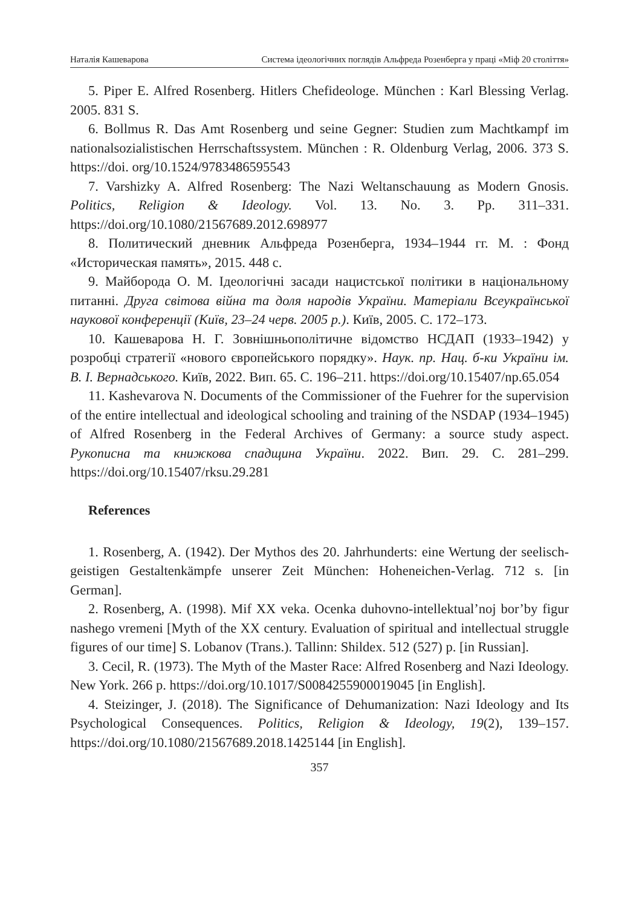Наталія Кашеварова Система ідеологічних поглядів Альфреда Розенберга у праці «Міф 20 століття»
5. Piper E. Alfred Rosenberg. Hitlers Chefideologe. München : Karl Blessing Verlag. 2005. 831 S.
6. Bollmus R. Das Amt Rosenberg und seine Gegner: Studien zum Machtkampf im nationalsozialistischen Herrschaftssystem. München : R. Oldenburg Verlag, 2006. 373 S. https://doi. org/10.1524/9783486595543
7. Varshizky A. Alfred Rosenberg: The Nazi Weltanschauung as Modern Gnosis. Politics, Religion & Ideology. Vol. 13. No. 3. Pp. 311–331. https://doi.org/10.1080/21567689.2012.698977
8. Политический дневник Альфреда Розенберга, 1934–1944 гг. М. : Фонд «Историческая память», 2015. 448 с.
9. Майборода О. М. Ідеологічні засади нацистської політики в національному питанні. Друга світова війна та доля народів України. Матеріали Всеукраїнської наукової конференції (Київ, 23–24 черв. 2005 р.). Київ, 2005. С. 172–173.
10. Кашеварова Н. Г. Зовнішньополітичне відомство НСДАП (1933–1942) у розробці стратегії «нового європейського порядку». Наук. пр. Нац. б-ки України ім. В. І. Вернадського. Київ, 2022. Вип. 65. С. 196–211. https://doi.org/10.15407/np.65.054
11. Kashevarova N. Documents of the Commissioner of the Fuehrer for the supervision of the entire intellectual and ideological schooling and training of the NSDAP (1934–1945) of Alfred Rosenberg in the Federal Archives of Germany: a source study aspect. Рукописна та книжкова спадщина України. 2022. Вип. 29. С. 281–299. https://doi.org/10.15407/rksu.29.281
References
1. Rosenberg, A. (1942). Der Mythos des 20. Jahrhunderts: eine Wertung der seelisch-geistigen Gestaltenkämpfe unserer Zeit München: Hoheneichen-Verlag. 712 s. [in German].
2. Rosenberg, A. (1998). Mif XX veka. Ocenka duhovno-intellektual’noj bor’by figur nashego vremeni [Myth of the XX century. Evaluation of spiritual and intellectual struggle figures of our time] S. Lobanov (Trans.). Tallinn: Shildex. 512 (527) p. [in Russian].
3. Cecil, R. (1973). The Myth of the Master Race: Alfred Rosenberg and Nazi Ideology. New York. 266 p. https://doi.org/10.1017/S0084255900019045 [in English].
4. Steizinger, J. (2018). The Significance of Dehumanization: Nazi Ideology and Its Psychological Consequences. Politics, Religion & Ideology, 19(2), 139–157. https://doi.org/10.1080/21567689.2018.1425144 [in English].
357